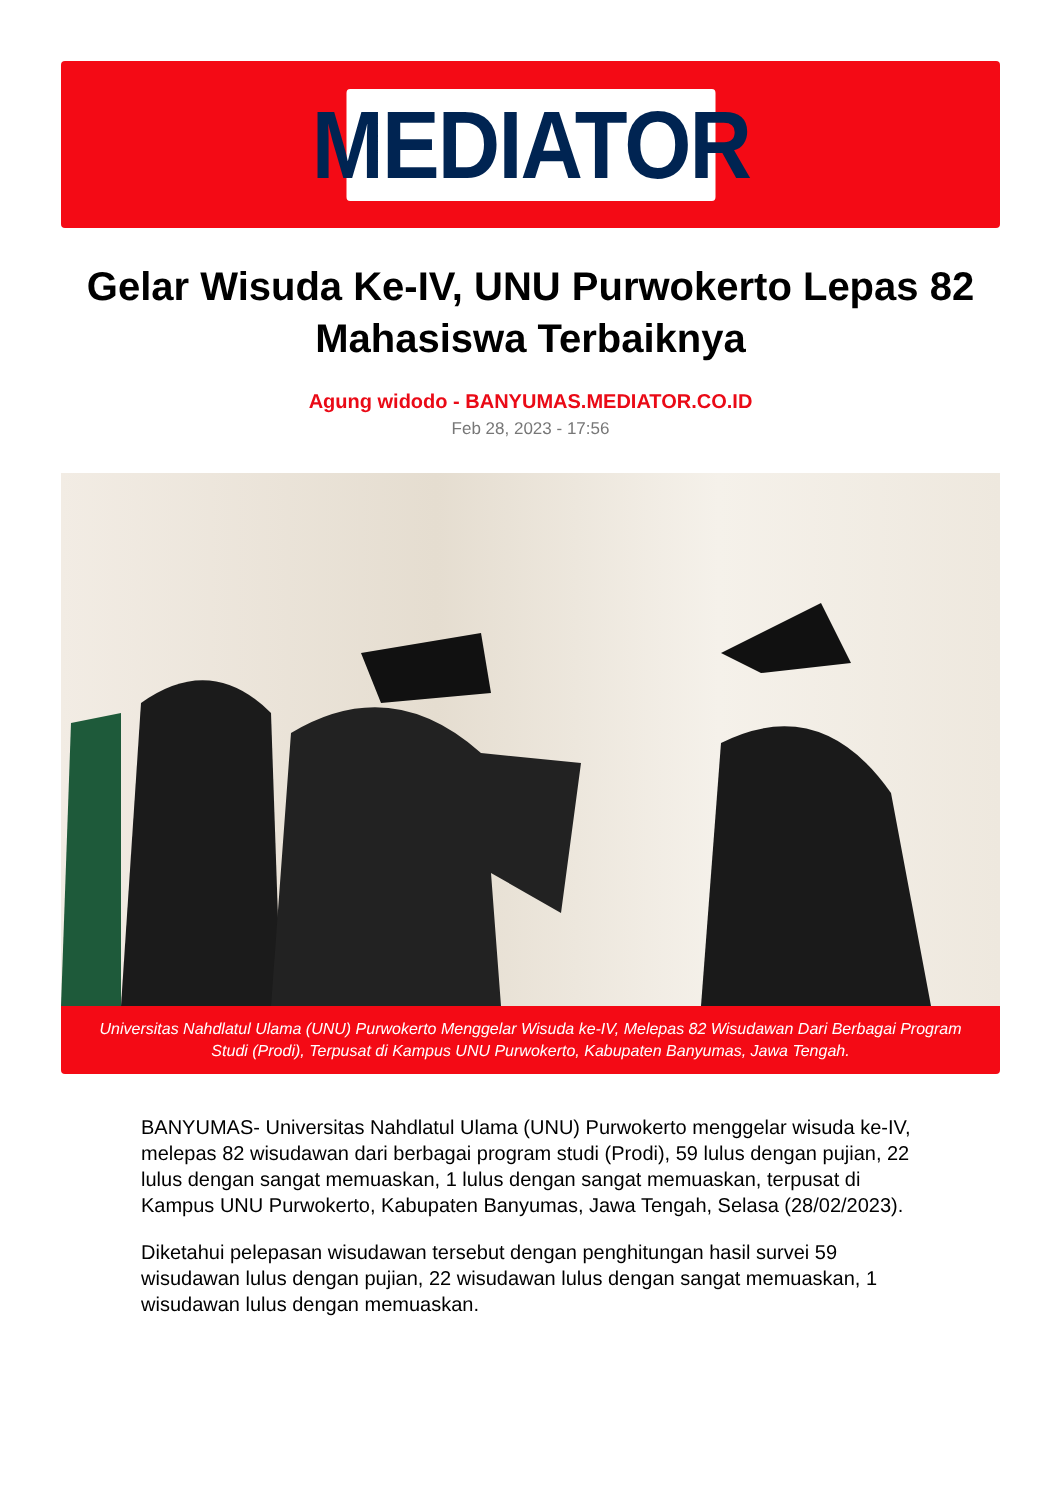MEDIATOR
Gelar Wisuda Ke-IV, UNU Purwokerto Lepas 82 Mahasiswa Terbaiknya
Agung widodo - BANYUMAS.MEDIATOR.CO.ID
Feb 28, 2023 - 17:56
Universitas Nahdlatul Ulama (UNU) Purwokerto Menggelar Wisuda ke-IV, Melepas 82 Wisudawan Dari Berbagai Program Studi (Prodi), Terpusat di Kampus UNU Purwokerto, Kabupaten Banyumas, Jawa Tengah.
BANYUMAS- Universitas Nahdlatul Ulama (UNU) Purwokerto menggelar wisuda ke-IV, melepas 82 wisudawan dari berbagai program studi (Prodi), 59 lulus dengan pujian, 22 lulus dengan sangat memuaskan, 1 lulus dengan sangat memuaskan, terpusat di Kampus UNU Purwokerto, Kabupaten Banyumas, Jawa Tengah, Selasa (28/02/2023).
Diketahui pelepasan wisudawan tersebut dengan penghitungan hasil survei 59 wisudawan lulus dengan pujian, 22 wisudawan lulus dengan sangat memuaskan, 1 wisudawan lulus dengan memuaskan.